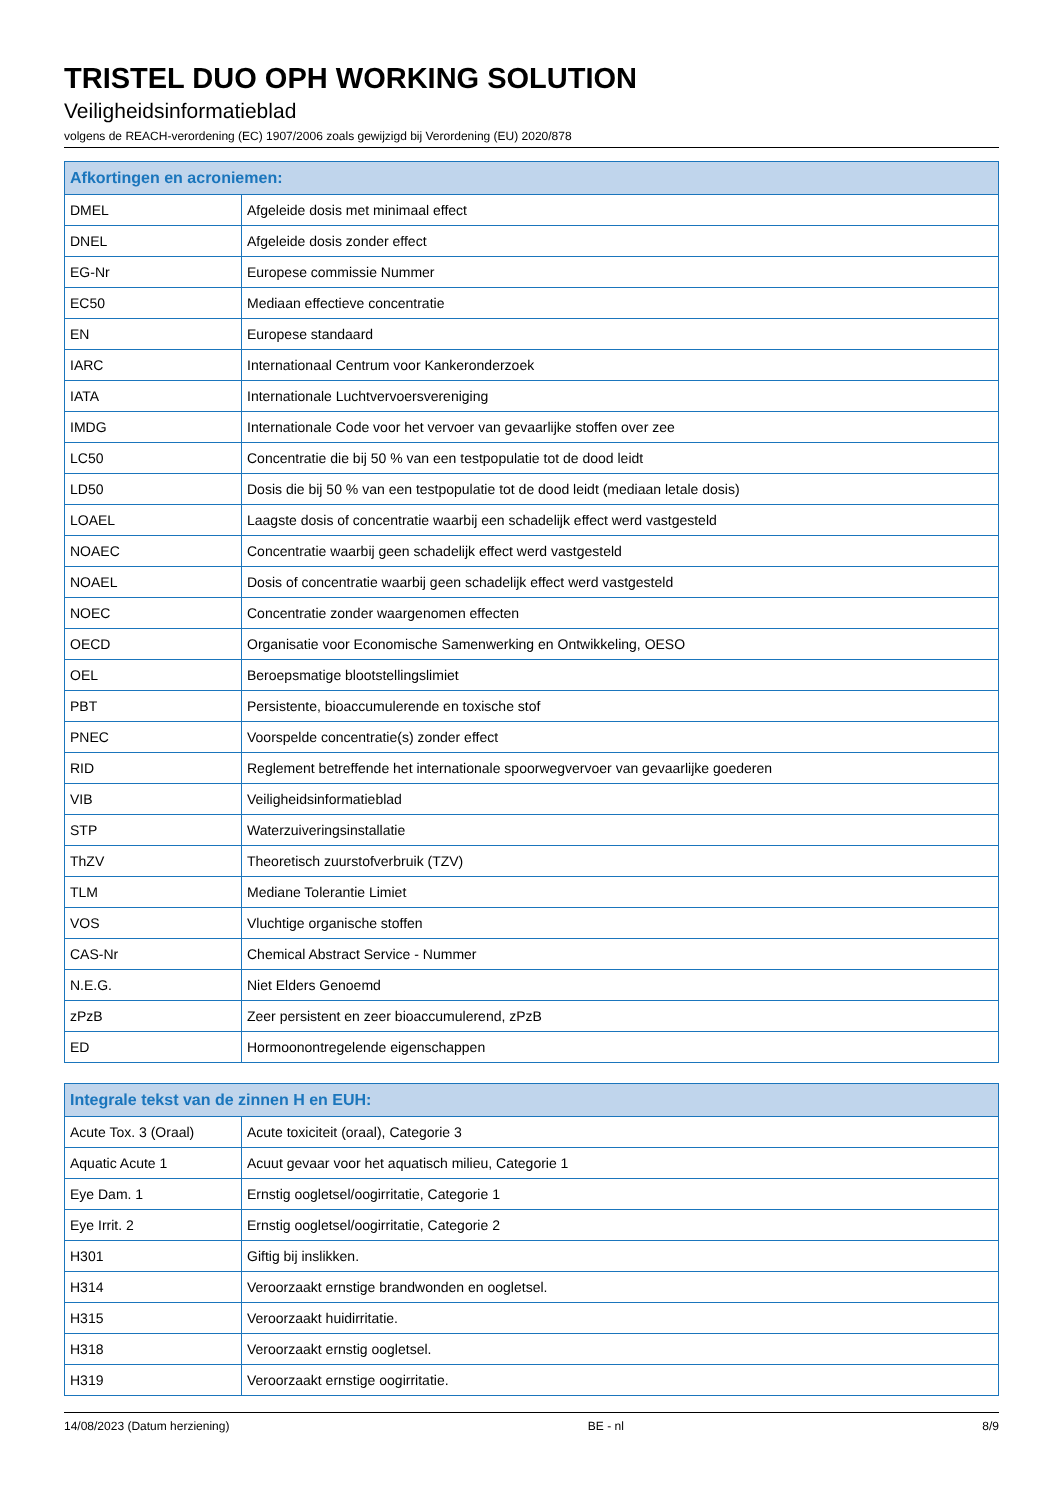TRISTEL DUO OPH WORKING SOLUTION
Veiligheidsinformatieblad
volgens de REACH-verordening (EC) 1907/2006 zoals gewijzigd bij Verordening (EU) 2020/878
| Afkortingen en acroniemen: | |
| --- | --- |
| DMEL | Afgeleide dosis met minimaal effect |
| DNEL | Afgeleide dosis zonder effect |
| EG-Nr | Europese commissie Nummer |
| EC50 | Mediaan effectieve concentratie |
| EN | Europese standaard |
| IARC | Internationaal Centrum voor Kankeronderzoek |
| IATA | Internationale Luchtvervoersvereniging |
| IMDG | Internationale Code voor het vervoer van gevaarlijke stoffen over zee |
| LC50 | Concentratie die bij 50 % van een testpopulatie tot de dood leidt |
| LD50 | Dosis die bij 50 % van een testpopulatie tot de dood leidt (mediaan letale dosis) |
| LOAEL | Laagste dosis of concentratie waarbij een schadelijk effect werd vastgesteld |
| NOAEC | Concentratie waarbij geen schadelijk effect werd vastgesteld |
| NOAEL | Dosis of concentratie waarbij geen schadelijk effect werd vastgesteld |
| NOEC | Concentratie zonder waargenomen effecten |
| OECD | Organisatie voor Economische Samenwerking en Ontwikkeling, OESO |
| OEL | Beroepsmatige blootstellingslimiet |
| PBT | Persistente, bioaccumulerende en toxische stof |
| PNEC | Voorspelde concentratie(s) zonder effect |
| RID | Reglement betreffende het internationale spoorwegvervoer van gevaarlijke goederen |
| VIB | Veiligheidsinformatieblad |
| STP | Waterzuiveringsinstallatie |
| ThZV | Theoretisch zuurstofverbruik (TZV) |
| TLM | Mediane Tolerantie Limiet |
| VOS | Vluchtige organische stoffen |
| CAS-Nr | Chemical Abstract Service - Nummer |
| N.E.G. | Niet Elders Genoemd |
| zPzB | Zeer persistent en zeer bioaccumulerend, zPzB |
| ED | Hormoonontregelende eigenschappen |
| Integrale tekst van de zinnen H en EUH: | |
| --- | --- |
| Acute Tox. 3 (Oraal) | Acute toxiciteit (oraal), Categorie 3 |
| Aquatic Acute 1 | Acuut gevaar voor het aquatisch milieu, Categorie 1 |
| Eye Dam. 1 | Ernstig oogletsel/oogirritatie, Categorie 1 |
| Eye Irrit. 2 | Ernstig oogletsel/oogirritatie, Categorie 2 |
| H301 | Giftig bij inslikken. |
| H314 | Veroorzaakt ernstige brandwonden en oogletsel. |
| H315 | Veroorzaakt huidirritatie. |
| H318 | Veroorzaakt ernstig oogletsel. |
| H319 | Veroorzaakt ernstige oogirritatie. |
14/08/2023 (Datum herziening) BE - nl 8/9